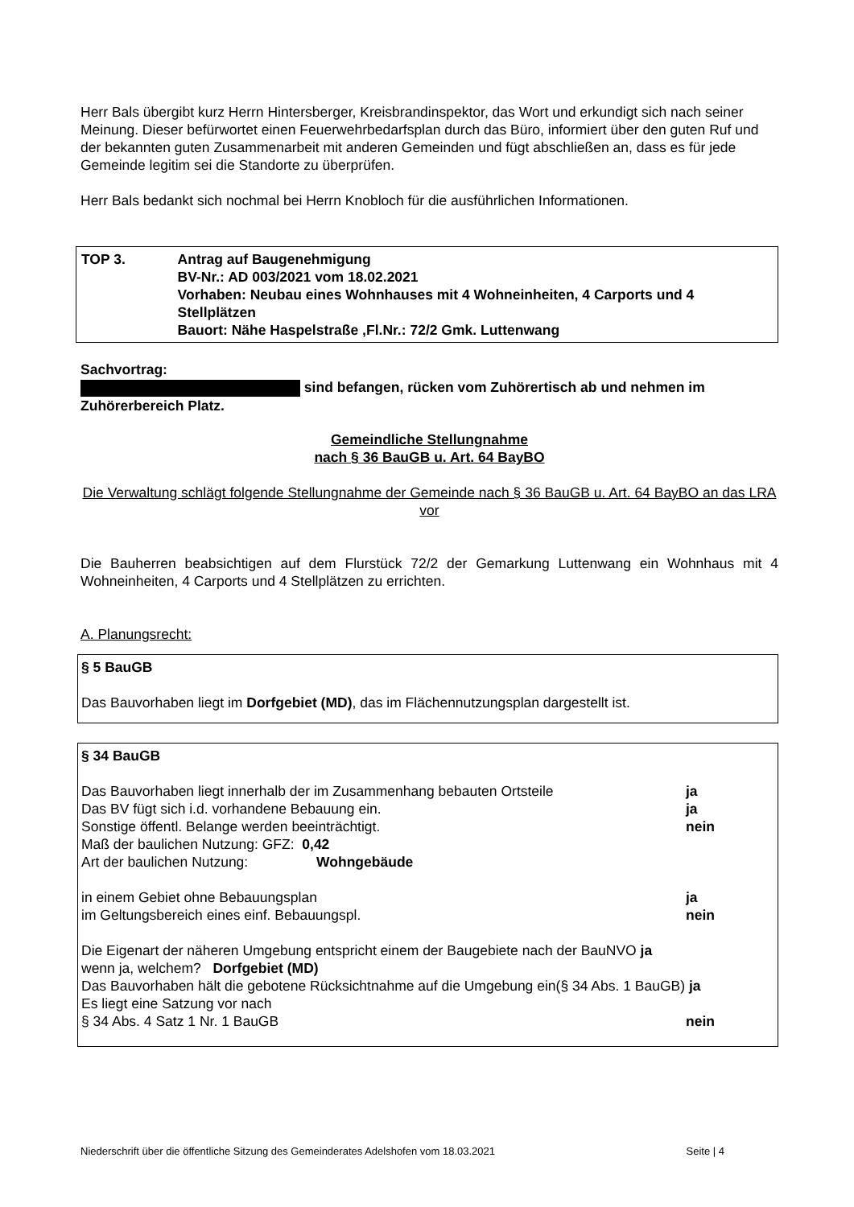Herr Bals übergibt kurz Herrn Hintersberger, Kreisbrandinspektor, das Wort und erkundigt sich nach seiner Meinung. Dieser befürwortet einen Feuerwehrbedarfsplan durch das Büro, informiert über den guten Ruf und der bekannten guten Zusammenarbeit mit anderen Gemeinden und fügt abschließen an, dass es für jede Gemeinde legitim sei die Standorte zu überprüfen.
Herr Bals bedankt sich nochmal bei Herrn Knobloch für die ausführlichen Informationen.
TOP 3. Antrag auf Baugenehmigung
BV-Nr.: AD 003/2021 vom 18.02.2021
Vorhaben: Neubau eines Wohnhauses mit 4 Wohneinheiten, 4 Carports und 4 Stellplätzen
Bauort: Nähe Haspelstraße ,Fl.Nr.: 72/2 Gmk. Luttenwang
Sachvortrag:
sind befangen, rücken vom Zuhörertisch ab und nehmen im Zuhörerbereich Platz.
Gemeindliche Stellungnahme
nach § 36 BauGB u. Art. 64 BayBO
Die Verwaltung schlägt folgende Stellungnahme der Gemeinde nach § 36 BauGB u. Art. 64 BayBO an das LRA vor
Die Bauherren beabsichtigen auf dem Flurstück 72/2 der Gemarkung Luttenwang ein Wohnhaus mit 4 Wohneinheiten, 4 Carports und 4 Stellplätzen zu errichten.
A. Planungsrecht:
§ 5 BauGB
Das Bauvorhaben liegt im Dorfgebiet (MD), das im Flächennutzungsplan dargestellt ist.
§ 34 BauGB
| Das Bauvorhaben liegt innerhalb der im Zusammenhang bebauten Ortsteile | ja |
| Das BV fügt sich i.d. vorhandene Bebauung ein. | ja |
| Sonstige öffentl. Belange werden beeinträchtigt. | nein |
| Maß der baulichen Nutzung: GFZ: 0,42 | |
| Art der baulichen Nutzung: Wohngebäude | |
| in einem Gebiet ohne Bebauungsplan | ja |
| im Geltungsbereich eines einf. Bebauungspl. | nein |
Die Eigenart der näheren Umgebung entspricht einem der Baugebiete nach der BauNVO ja
wenn ja, welchem? Dorfgebiet (MD)
Das Bauvorhaben hält die gebotene Rücksichtnahme auf die Umgebung ein(§ 34 Abs. 1 BauGB) ja
Es liegt eine Satzung vor nach
| § 34 Abs. 4 Satz 1 Nr. 1 BauGB | nein |
Niederschrift über die öffentliche Sitzung des Gemeinderates Adelshofen vom 18.03.2021 Seite | 4